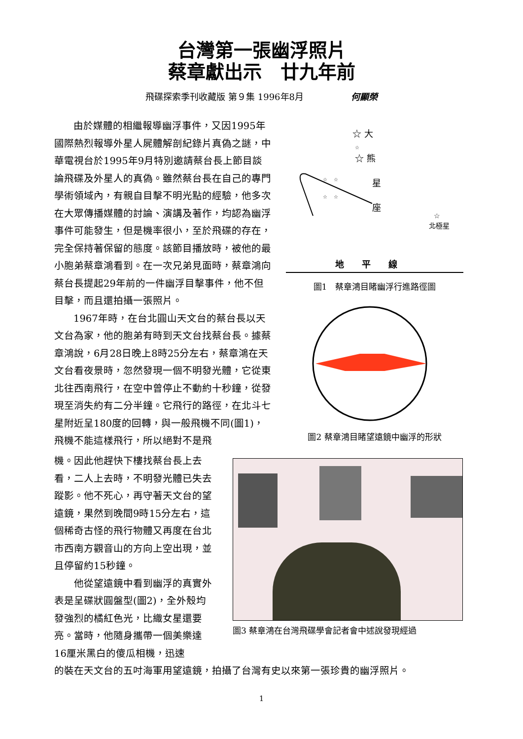台灣第一張幽浮照片
蔡章獻出示　廿九年前
飛碟探索季刊收藏版 第９集 1996年8月 何顯榮
由於媒體的相繼報導幽浮事件，又因1995年國際熱烈報導外星人屍體解剖紀錄片真偽之謎，中華電視台於1995年9月特別邀請蔡台長上節目談論飛碟及外星人的真偽。雖然蔡台長在自己的專門學術領域內，有親自目擊不明光點的經驗，他多次在大眾傳播媒體的討論、演講及著作，均認為幽浮事件可能發生，但是機率很小，至於飛碟的存在，完全保持著保留的態度。該節目播放時，被他的最小胞弟蔡章鴻看到。在一次兄弟見面時，蔡章鴻向蔡台長提起29年前的一件幽浮目擊事件，他不但目擊，而且還拍攝一張照片。
1967年時，在台北圓山天文台的蔡台長以天文台為家，他的胞弟有時到天文台找蔡台長。據蔡章鴻說，6月28日晚上8時25分左右，蔡章鴻在天文台看夜景時，忽然發現一個不明發光體，它從東北往西南飛行，在空中曾停止不動約十秒鐘，從發現至消失約有二分半鐘。它飛行的路徑，在北斗七星附近呈180度的回轉，與一般飛機不同(圖1)，飛機不能這樣飛行，所以絕對不是飛
☆ 大
☆
☆ 熊
☆　 ☆
星
☆　 ☆
座
☆
北極星
地　　平　　線
圖1　蔡章鴻目睹幽浮行進路徑圖
圖2 蔡章鴻目睹望遠鏡中幽浮的形狀
機。因此他趕快下樓找蔡台長上去看，二人上去時，不明發光體已失去蹤影。他不死心，再守著天文台的望遠鏡，果然到晚間9時15分左右，這個稀奇古怪的飛行物體又再度在台北市西南方觀音山的方向上空出現，並且停留約15秒鐘。
　　他從望遠鏡中看到幽浮的真實外表是呈碟狀圓盤型(圖2)，全外殼均發強烈的橘紅色光，比織女星還要亮。當時，他隨身攜帶一個美樂達16厘米黑白的傻瓜相機，迅速
圖3 蔡章鴻在台灣飛碟學會記者會中述說發現經過
的裝在天文台的五吋海軍用望遠鏡，拍攝了台灣有史以來第一張珍貴的幽浮照片。
1